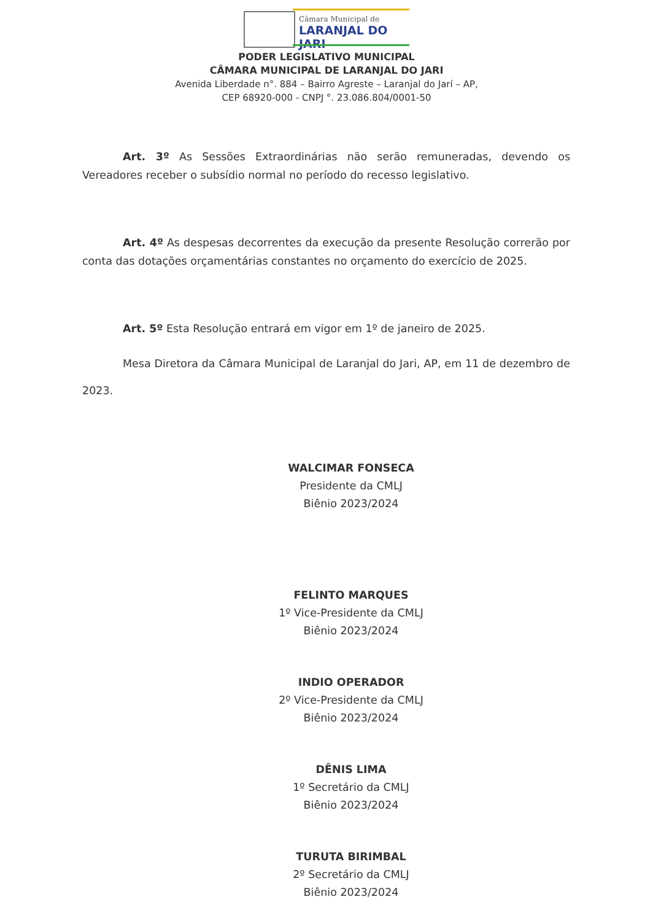Câmara Municipal de
LARANJAL DO JARI
PODER LEGISLATIVO MUNICIPAL
CÂMARA MUNICIPAL DE LARANJAL DO JARI
Avenida Liberdade n°. 884 – Bairro Agreste – Laranjal do Jarí – AP,
CEP 68920-000 - CNPJ °. 23.086.804/0001-50
Art. 3º As Sessões Extraordinárias não serão remuneradas, devendo os Vereadores receber o subsídio normal no período do recesso legislativo.
Art. 4º As despesas decorrentes da execução da presente Resolução correrão por conta das dotações orçamentárias constantes no orçamento do exercício de 2025.
Art. 5º Esta Resolução entrará em vigor em 1º de janeiro de 2025.
Mesa Diretora da Câmara Municipal de Laranjal do Jari, AP, em 11 de dezembro de 2023.
WALCIMAR FONSECA
Presidente da CMLJ
Biênio 2023/2024
FELINTO MARQUES
1º Vice-Presidente da CMLJ
Biênio 2023/2024
INDIO OPERADOR
2º Vice-Presidente da CMLJ
Biênio 2023/2024
DÊNIS LIMA
1º Secretário da CMLJ
Biênio 2023/2024
TURUTA BIRIMBAL
2º Secretário da CMLJ
Biênio 2023/2024